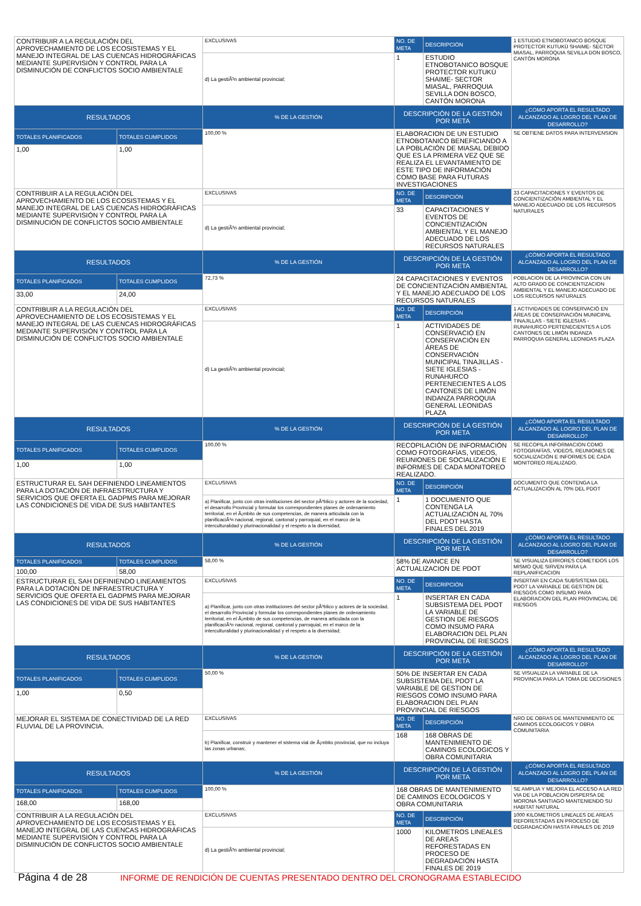| CONTRIBUIR A LA REGULACIÓN DEL APROVECHAMIENTO DE LOS ECOSISTEMAS Y EL MANEJO INTEGRAL DE LAS CUENCAS HIDROGRÁFICAS MEDIANTE SUPERVISIÓN Y CONTROL PARA LA DISMINUCIÓN DE CONFLICTOS SOCIO AMBIENTALE | | EXCLUSIVAS | NO. DE META | DESCRIPCIÓN | 1 ESTUDIO ETNOBOTANICO BOSQUE PROTECTOR KUTUKÚ SHAIME- SECTOR MIASAL, PARROQUIA SEVILLA DON BOSCO, CANTÓN MORONA |
| | | d) La gestiÃ³n ambiental provincial; | 1 | ESTUDIO ETNOBOTANICO BOSQUE PROTECTOR KUTUKÚ SHAIME- SECTOR MIASAL, PARROQUIA SEVILLA DON BOSCO, CANTÓN MORONA | |
| RESULTADOS | | % DE LA GESTIÓN | DESCRIPCIÓN DE LA GESTIÓN POR META | | ¿CÓMO APORTA EL RESULTADO ALCANZADO AL LOGRO DEL PLAN DE DESARROLLO? |
| TOTALES PLANIFICADOS | TOTALES CUMPLIDOS | 100,00 % | ELABORACION DE UN ESTUDIO ETNOBOTANICO BENEFICIANDO A LA POBLACIÓN DE MIASAL DEBIDO QUE ES LA PRIMERA VEZ QUE SE REALIZA EL LEVANTAMIENTO DE ESTE TIPO DE INFORMACIÓN COMO BASE PARA FUTURAS INVESTIGACIONES | | SE OBTIENE DATOS PARA INTERVENSION |
| 1,00 | 1,00 | | | | |
| CONTRIBUIR A LA REGULACIÓN DEL APROVECHAMIENTO DE LOS ECOSISTEMAS Y EL MANEJO INTEGRAL DE LAS CUENCAS HIDROGRÁFICAS MEDIANTE SUPERVISIÓN Y CONTROL PARA LA DISMINUCIÓN DE CONFLICTOS SOCIO AMBIENTALE | | EXCLUSIVAS | NO. DE META | DESCRIPCIÓN | 33 CAPACITACIONES Y EVENTOS DE CONCIENTIZACIÓN AMBIENTAL Y EL MANEJO ADECUADO DE LOS RECURSOS NATURALES |
| | | d) La gestiÃ³n ambiental provincial; | 33 | CAPACITACIONES Y EVENTOS DE CONCIENTIZACIÓN AMBIENTAL Y EL MANEJO ADECUADO DE LOS RECURSOS NATURALES | |
| RESULTADOS | | % DE LA GESTIÓN | DESCRIPCIÓN DE LA GESTIÓN POR META | | ¿CÓMO APORTA EL RESULTADO ALCANZADO AL LOGRO DEL PLAN DE DESARROLLO? |
| TOTALES PLANIFICADOS | TOTALES CUMPLIDOS | 72,73 % | 24 CAPACITACIONES Y EVENTOS DE CONCIENTIZACIÓN AMBIENTAL Y EL MANEJO ADECUADO DE LOS RECURSOS NATURALES | | POBLACION DE LA PROVINCIA CON UN ALTO GRADO DE CONCIENTIZACION AMBIENTAL Y EL MANEJO ADECUADO DE LOS RECURSOS NATURALES |
| 33,00 | 24,00 | | | | |
| CONTRIBUIR A LA REGULACIÓN DEL APROVECHAMIENTO DE LOS ECOSISTEMAS Y EL MANEJO INTEGRAL DE LAS CUENCAS HIDROGRÁFICAS MEDIANTE SUPERVISIÓN Y CONTROL PARA LA DISMINUCIÓN DE CONFLICTOS SOCIO AMBIENTALE | | EXCLUSIVAS | NO. DE META | DESCRIPCIÓN | 1 ACTIVIDADES DE CONSERVACIÓ EN ÁREAS DE CONSERVACIÓN MUNICIPAL TINAJILLAS - SIETE IGLESIAS - RUNAHURCO PERTENECIENTES A LOS CANTONES DE LIMÓN INDANZA PARROQUIA GENERAL LEONIDAS PLAZA |
| | | d) La gestiÃ³n ambiental provincial; | 1 | ACTIVIDADES DE CONSERVACIÓ EN CONSERVACIÓN EN ÁREAS DE CONSERVACIÓN MUNICIPAL TINAJILLAS - SIETE IGLESIAS - RUNAHURCO PERTENECIENTES A LOS CANTONES DE LIMÓN INDANZA PARROQUIA GENERAL LEONIDAS PLAZA | |
| RESULTADOS | | % DE LA GESTIÓN | DESCRIPCIÓN DE LA GESTIÓN POR META | | ¿CÓMO APORTA EL RESULTADO ALCANZADO AL LOGRO DEL PLAN DE DESARROLLO? |
| TOTALES PLANIFICADOS | TOTALES CUMPLIDOS | 100,00 % | RECOPILACIÓN DE INFORMACIÓN COMO FOTOGRAFÍAS, VIDEOS, REUNIONES DE SOCIALIZACIÓN E INFORMES DE CADA MONITOREO REALIZADO. | | SE RECOPILA INFORMACION COMO FOTOGRAFÍAS, VIDEOS, REUNIONES DE SOCIALIZACIÓN E INFORMES DE CADA MONITOREO REALIZADO. |
| 1,00 | 1,00 | | | | |
| ESTRUCTURAR EL SAH DEFINIENDO LINEAMIENTOS PARA LA DOTACIÓN DE INFRAESTRUCTURA Y SERVICIOS QUE OFERTA EL GADPMS PARA MEJORAR LAS CONDICIONES DE VIDA DE SUS HABITANTES | | EXCLUSIVAS | NO. DE META | DESCRIPCIÓN | DOCUMENTO QUE CONTENGA LA ACTUALIZACIÓN AL 70% DEL PDOT |
| | | a) Planificar, junto con otras instituciones del sector pÃºblico y actores de la sociedad, el desarrollo Provincial y formular los correspondientes planes de ordenamiento territorial, en el Ã¡mbito de sus competencias, de manera articulada con la planificaciÃ³n nacional, regional, cantonal y parroquial, en el marco de la interculturalidad y plurinacionalidad y el respeto a la diversidad; | 1 | 1 DOCUMENTO QUE CONTENGA LA ACTUALIZACIÓN AL 70% DEL PDOT HASTA FINALES DEL 2019 | |
| RESULTADOS | | % DE LA GESTIÓN | DESCRIPCIÓN DE LA GESTIÓN POR META | | ¿CÓMO APORTA EL RESULTADO ALCANZADO AL LOGRO DEL PLAN DE DESARROLLO? |
| TOTALES PLANIFICADOS | TOTALES CUMPLIDOS | 58,00 % | 58% DE AVANCE EN ACTUALIZACION DE PDOT | | SE VISUALIZA ERRORES COMETIDOS LOS MISMO QUE SIRVEN PARA LA REPLANIFICACION |
| 100,00 | 58,00 | | | | |
| ESTRUCTURAR EL SAH DEFINIENDO LINEAMIENTOS PARA LA DOTACIÓN DE INFRAESTRUCTURA Y SERVICIOS QUE OFERTA EL GADPMS PARA MEJORAR LAS CONDICIONES DE VIDA DE SUS HABITANTES | | EXCLUSIVAS | NO. DE META | DESCRIPCIÓN | INSERTAR EN CADA SUBSISTEMA DEL PDOT LA VARIABLE DE GESTION DE RIESGOS COMO INSUMO PARA ELABORACION DEL PLAN PROVINCIAL DE RIESGOS |
| | | a) Planificar, junto con otras instituciones del sector pÃºblico y actores de la sociedad, el desarrollo Provincial y formular los correspondientes planes de ordenamiento territorial, en el Ã¡mbito de sus competencias, de manera articulada con la planificaciÃ³n nacional, regional, cantonal y parroquial, en el marco de la interculturalidad y plurinacionalidad y el respeto a la diversidad; | 1 | INSERTAR EN CADA SUBSISTEMA DEL PDOT LA VARIABLE DE GESTION DE RIESGOS COMO INSUMO PARA ELABORACION DEL PLAN PROVINCIAL DE RIESGOS | |
| RESULTADOS | | % DE LA GESTIÓN | DESCRIPCIÓN DE LA GESTIÓN POR META | | ¿CÓMO APORTA EL RESULTADO ALCANZADO AL LOGRO DEL PLAN DE DESARROLLO? |
| TOTALES PLANIFICADOS | TOTALES CUMPLIDOS | 50,00 % | 50% DE INSERTAR EN CADA SUBSISTEMA DEL PDOT LA VARIABLE DE GESTION DE RIESGOS COMO INSUMO PARA ELABORACION DEL PLAN PROVINCIAL DE RIESGOS | | SE VISUALIZA LA VARIABLE DE LA PROVINCIA PARA LA TOMA DE DECISIONES |
| 1,00 | 0,50 | | | | |
| MEJORAR EL SISTEMA DE CONECTIVIDAD DE LA RED FLUVIAL DE LA PROVINCIA. | | EXCLUSIVAS | NO. DE META | DESCRIPCIÓN | NRO DE OBRAS DE MANTENIMIENTO DE CAMINOS ECOLOGICOS Y OBRA COMUNITARIA |
| | | b) Planificar, construir y mantener el sistema vial de Ã¡mbito provincial, que no incluya las zonas urbanas; | 168 | 168 OBRAS DE MANTENIMIENTO DE CAMINOS ECOLOGICOS Y OBRA COMUNITARIA | |
| RESULTADOS | | % DE LA GESTIÓN | DESCRIPCIÓN DE LA GESTIÓN POR META | | ¿CÓMO APORTA EL RESULTADO ALCANZADO AL LOGRO DEL PLAN DE DESARROLLO? |
| TOTALES PLANIFICADOS | TOTALES CUMPLIDOS | 100,00 % | 168 OBRAS DE MANTENIMIENTO DE CAMINOS ECOLOGICOS Y OBRA COMUNITARIA | | SE AMPLIA Y MEJORA EL ACCESO A LA RED VIA DE LA POBLACION DISPERSA DE MORONA SANTIAGO MANTENIENDO SU HABITAT NATURAL |
| 168,00 | 168,00 | | | | |
| CONTRIBUIR A LA REGULACIÓN DEL APROVECHAMIENTO DE LOS ECOSISTEMAS Y EL MANEJO INTEGRAL DE LAS CUENCAS HIDROGRÁFICAS MEDIANTE SUPERVISIÓN Y CONTROL PARA LA DISMINUCIÓN DE CONFLICTOS SOCIO AMBIENTALE | | EXCLUSIVAS | NO. DE META | DESCRIPCIÓN | 1000 KILOMETROS LINEALES DE AREAS REFORESTADAS EN PROCESO DE DEGRADACIÓN HASTA FINALES DE 2019 |
| | | d) La gestiÃ³n ambiental provincial; | 1000 | KILOMETROS LINEALES DE AREAS REFORESTADAS EN PROCESO DE DEGRADACIÓN HASTA FINALES DE 2019 | |
Página 4 de 28 INFORME DE RENDICIÓN DE CUENTAS PRESENTADO DENTRO DEL CRONOGRAMA ESTABLECIDO